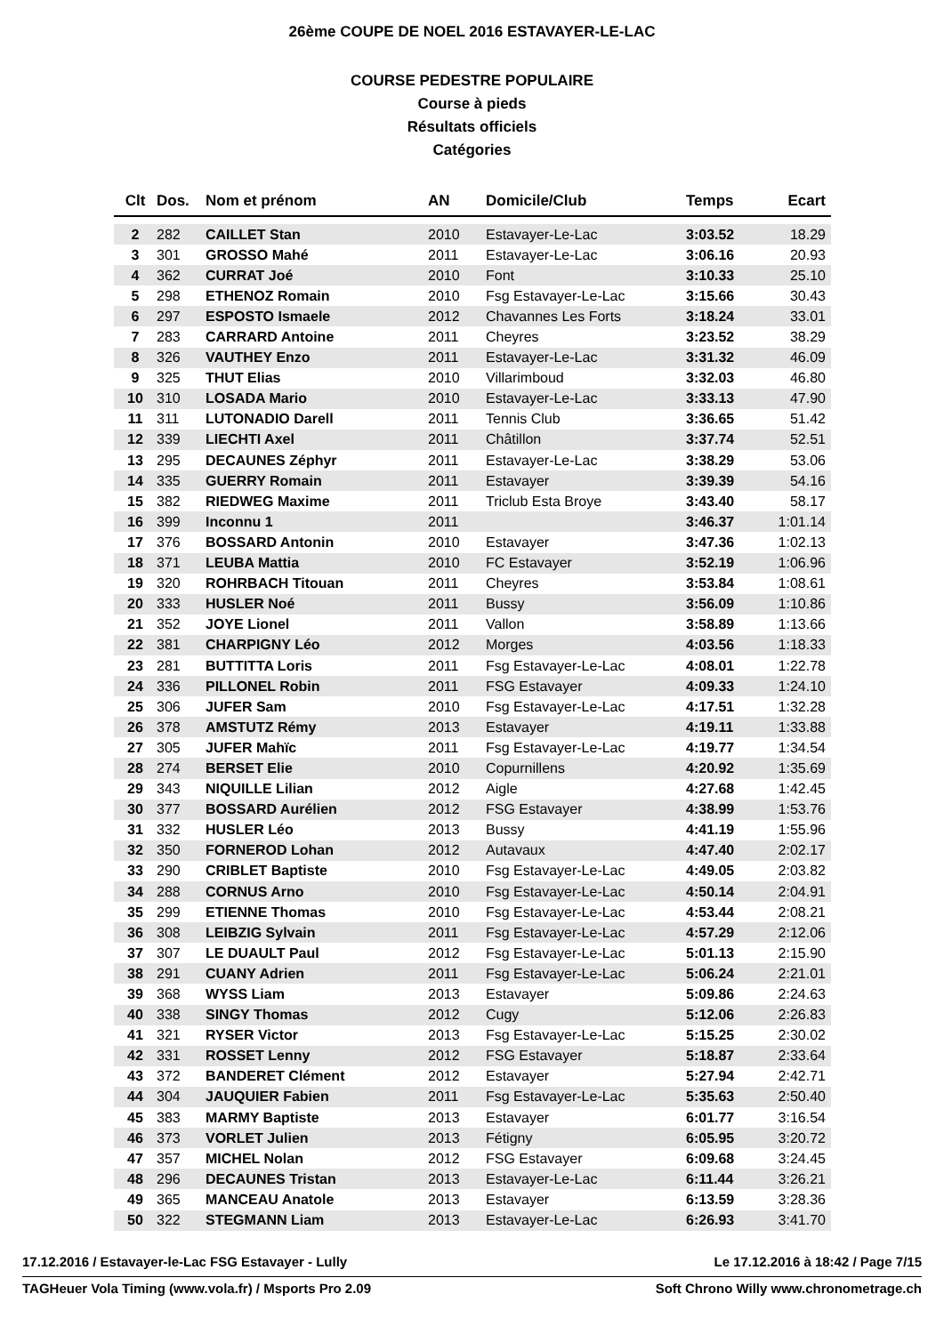26ème COUPE DE NOEL 2016 ESTAVAYER-LE-LAC
COURSE PEDESTRE POPULAIRE
Course à pieds
Résultats officiels
Catégories
| Clt | Dos. | Nom et prénom | AN | Domicile/Club | Temps | Ecart |
| --- | --- | --- | --- | --- | --- | --- |
| 2 | 282 | CAILLET Stan | 2010 | Estavayer-Le-Lac | 3:03.52 | 18.29 |
| 3 | 301 | GROSSO Mahé | 2011 | Estavayer-Le-Lac | 3:06.16 | 20.93 |
| 4 | 362 | CURRAT Joé | 2010 | Font | 3:10.33 | 25.10 |
| 5 | 298 | ETHENOZ Romain | 2010 | Fsg Estavayer-Le-Lac | 3:15.66 | 30.43 |
| 6 | 297 | ESPOSTO Ismaele | 2012 | Chavannes Les Forts | 3:18.24 | 33.01 |
| 7 | 283 | CARRARD Antoine | 2011 | Cheyres | 3:23.52 | 38.29 |
| 8 | 326 | VAUTHEY Enzo | 2011 | Estavayer-Le-Lac | 3:31.32 | 46.09 |
| 9 | 325 | THUT Elias | 2010 | Villarimboud | 3:32.03 | 46.80 |
| 10 | 310 | LOSADA Mario | 2010 | Estavayer-Le-Lac | 3:33.13 | 47.90 |
| 11 | 311 | LUTONADIO Darell | 2011 | Tennis Club | 3:36.65 | 51.42 |
| 12 | 339 | LIECHTI Axel | 2011 | Châtillon | 3:37.74 | 52.51 |
| 13 | 295 | DECAUNES Zéphyr | 2011 | Estavayer-Le-Lac | 3:38.29 | 53.06 |
| 14 | 335 | GUERRY Romain | 2011 | Estavayer | 3:39.39 | 54.16 |
| 15 | 382 | RIEDWEG Maxime | 2011 | Triclub Esta Broye | 3:43.40 | 58.17 |
| 16 | 399 | Inconnu 1 | 2011 | | 3:46.37 | 1:01.14 |
| 17 | 376 | BOSSARD Antonin | 2010 | Estavayer | 3:47.36 | 1:02.13 |
| 18 | 371 | LEUBA Mattia | 2010 | FC Estavayer | 3:52.19 | 1:06.96 |
| 19 | 320 | ROHRBACH Titouan | 2011 | Cheyres | 3:53.84 | 1:08.61 |
| 20 | 333 | HUSLER Noé | 2011 | Bussy | 3:56.09 | 1:10.86 |
| 21 | 352 | JOYE Lionel | 2011 | Vallon | 3:58.89 | 1:13.66 |
| 22 | 381 | CHARPIGNY Léo | 2012 | Morges | 4:03.56 | 1:18.33 |
| 23 | 281 | BUTTITTA Loris | 2011 | Fsg Estavayer-Le-Lac | 4:08.01 | 1:22.78 |
| 24 | 336 | PILLONEL Robin | 2011 | FSG Estavayer | 4:09.33 | 1:24.10 |
| 25 | 306 | JUFER Sam | 2010 | Fsg Estavayer-Le-Lac | 4:17.51 | 1:32.28 |
| 26 | 378 | AMSTUTZ Rémy | 2013 | Estavayer | 4:19.11 | 1:33.88 |
| 27 | 305 | JUFER Mahïc | 2011 | Fsg Estavayer-Le-Lac | 4:19.77 | 1:34.54 |
| 28 | 274 | BERSET Elie | 2010 | Copurnillens | 4:20.92 | 1:35.69 |
| 29 | 343 | NIQUILLE Lilian | 2012 | Aigle | 4:27.68 | 1:42.45 |
| 30 | 377 | BOSSARD Aurélien | 2012 | FSG Estavayer | 4:38.99 | 1:53.76 |
| 31 | 332 | HUSLER Léo | 2013 | Bussy | 4:41.19 | 1:55.96 |
| 32 | 350 | FORNEROD Lohan | 2012 | Autavaux | 4:47.40 | 2:02.17 |
| 33 | 290 | CRIBLET Baptiste | 2010 | Fsg Estavayer-Le-Lac | 4:49.05 | 2:03.82 |
| 34 | 288 | CORNUS Arno | 2010 | Fsg Estavayer-Le-Lac | 4:50.14 | 2:04.91 |
| 35 | 299 | ETIENNE Thomas | 2010 | Fsg Estavayer-Le-Lac | 4:53.44 | 2:08.21 |
| 36 | 308 | LEIBZIG Sylvain | 2011 | Fsg Estavayer-Le-Lac | 4:57.29 | 2:12.06 |
| 37 | 307 | LE DUAULT Paul | 2012 | Fsg Estavayer-Le-Lac | 5:01.13 | 2:15.90 |
| 38 | 291 | CUANY Adrien | 2011 | Fsg Estavayer-Le-Lac | 5:06.24 | 2:21.01 |
| 39 | 368 | WYSS Liam | 2013 | Estavayer | 5:09.86 | 2:24.63 |
| 40 | 338 | SINGY Thomas | 2012 | Cugy | 5:12.06 | 2:26.83 |
| 41 | 321 | RYSER Victor | 2013 | Fsg Estavayer-Le-Lac | 5:15.25 | 2:30.02 |
| 42 | 331 | ROSSET Lenny | 2012 | FSG Estavayer | 5:18.87 | 2:33.64 |
| 43 | 372 | BANDERET Clément | 2012 | Estavayer | 5:27.94 | 2:42.71 |
| 44 | 304 | JAUQUIER Fabien | 2011 | Fsg Estavayer-Le-Lac | 5:35.63 | 2:50.40 |
| 45 | 383 | MARMY Baptiste | 2013 | Estavayer | 6:01.77 | 3:16.54 |
| 46 | 373 | VORLET Julien | 2013 | Fétigny | 6:05.95 | 3:20.72 |
| 47 | 357 | MICHEL Nolan | 2012 | FSG Estavayer | 6:09.68 | 3:24.45 |
| 48 | 296 | DECAUNES Tristan | 2013 | Estavayer-Le-Lac | 6:11.44 | 3:26.21 |
| 49 | 365 | MANCEAU Anatole | 2013 | Estavayer | 6:13.59 | 3:28.36 |
| 50 | 322 | STEGMANN Liam | 2013 | Estavayer-Le-Lac | 6:26.93 | 3:41.70 |
17.12.2016 / Estavayer-le-Lac FSG Estavayer - Lully Le 17.12.2016 à 18:42 / Page 7/15
TAGHeuer Vola Timing (www.vola.fr) / Msports Pro 2.09 Soft Chrono Willy www.chronometrage.ch